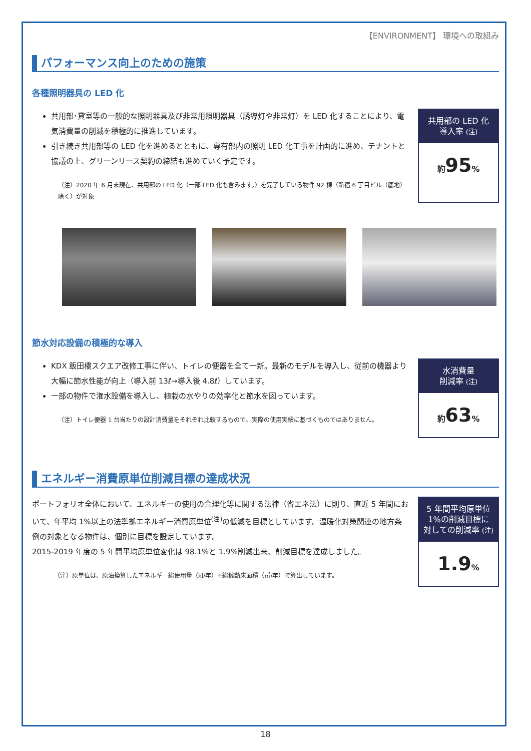【ENVIRONMENT】 環境への取組み
パフォーマンス向上のための施策
各種照明器具の LED 化
共用部･貸室等の一般的な照明器具及び非常用照明器具（誘導灯や非常灯）を LED 化することにより、電気消費量の削減を積極的に推進しています。
引き続き共用部等の LED 化を進めるとともに、専有部内の照明 LED 化工事を計画的に進め、テナントと協議の上、グリーンリース契約の締結も進めていく予定です。
（注）2020 年 6 月末現在、共用部の LED 化（一部 LED 化も含みます。）を完了している物件 92 棟（新宿 6 丁目ビル（底地）除く）が対象
共用部の LED 化
導入率 (注)
約95%
節水対応設備の積極的な導入
KDX 飯田橋スクエア改修工事に伴い、トイレの便器を全て一新。最新のモデルを導入し、従前の機器より大幅に節水性能が向上（導入前 13ℓ→導入後 4.8ℓ）しています。
一部の物件で潅水設備を導入し、植栽の水やりの効率化と節水を図っています。
（注）トイレ便器 1 台当たりの設計消費量をそれぞれ比較するもので、実際の使用実績に基づくものではありません。
水消費量
削減率 (注)
約63%
エネルギー消費原単位削減目標の達成状況
ポートフォリオ全体において、エネルギーの使用の合理化等に関する法律（省エネ法）に則り、直近 5 年間において、年平均 1%以上の法準拠エネルギー消費原単位<sup>(注)</sup>の低減を目標としています。温暖化対策関連の地方条例の対象となる物件は、個別に目標を設定しています。
2015-2019 年度の 5 年間平均原単位変化は 98.1%と 1.9%削減出来、削減目標を達成しました。
（注）原単位は、原油換算したエネルギー総使用量（kl/年）÷総稼動床面積（㎡/年）で算出しています。
5 年間平均原単位
1%の削減目標に
対しての削減率 (注)
1.9%
18